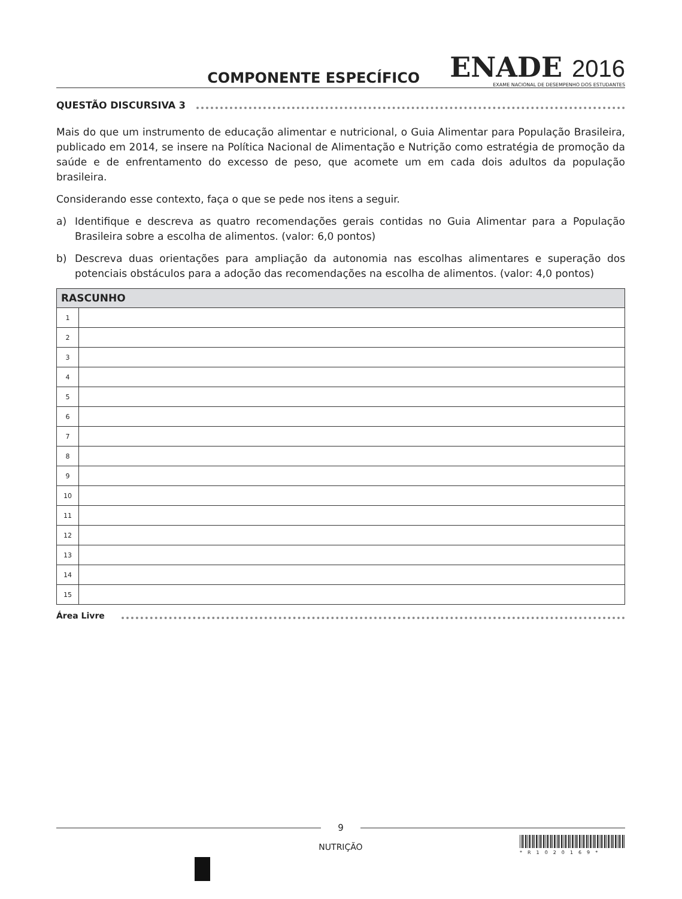COMPONENTE ESPECÍFICO
ENADE 2016
EXAME NACIONAL DE DESEMPENHO DOS ESTUDANTES
QUESTÃO DISCURSIVA 3
Mais do que um instrumento de educação alimentar e nutricional, o Guia Alimentar para População Brasileira, publicado em 2014, se insere na Política Nacional de Alimentação e Nutrição como estratégia de promoção da saúde e de enfrentamento do excesso de peso, que acomete um em cada dois adultos da população brasileira.
Considerando esse contexto, faça o que se pede nos itens a seguir.
a) Identifique e descreva as quatro recomendações gerais contidas no Guia Alimentar para a População Brasileira sobre a escolha de alimentos. (valor: 6,0 pontos)
b) Descreva duas orientações para ampliação da autonomia nas escolhas alimentares e superação dos potenciais obstáculos para a adoção das recomendações na escolha de alimentos. (valor: 4,0 pontos)
| RASCUNHO | |
| --- | --- |
| 1 | |
| 2 | |
| 3 | |
| 4 | |
| 5 | |
| 6 | |
| 7 | |
| 8 | |
| 9 | |
| 10 | |
| 11 | |
| 12 | |
| 13 | |
| 14 | |
| 15 | |
Área Livre
9
NUTRIÇÃO
*R1020169*